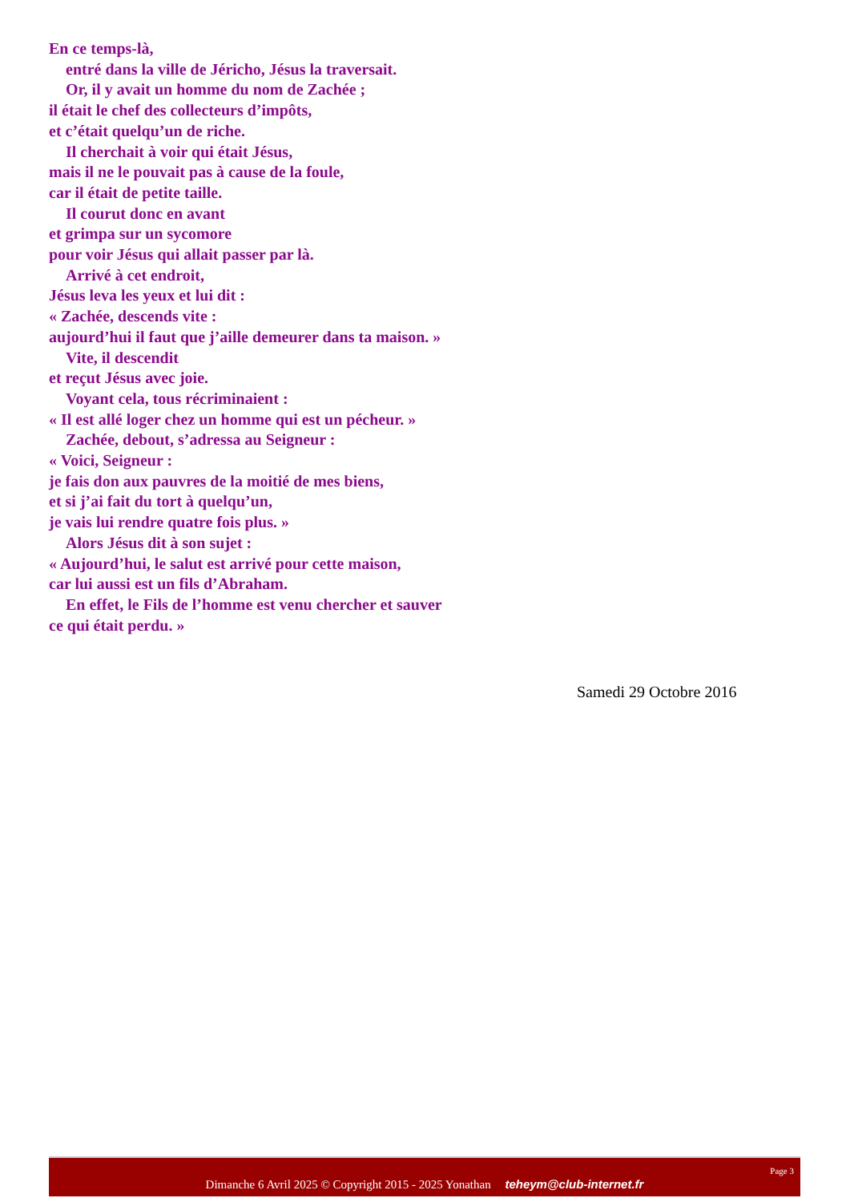En ce temps-là,
entré dans la ville de Jéricho, Jésus la traversait.
Or, il y avait un homme du nom de Zachée ;
il était le chef des collecteurs d’impôts,
et c’était quelqu’un de riche.
Il cherchait à voir qui était Jésus,
mais il ne le pouvait pas à cause de la foule,
car il était de petite taille.
Il courut donc en avant
et grimpa sur un sycomore
pour voir Jésus qui allait passer par là.
Arrivé à cet endroit,
Jésus leva les yeux et lui dit :
« Zachée, descends vite :
aujourd’hui il faut que j’aille demeurer dans ta maison. »
Vite, il descendit
et reçut Jésus avec joie.
Voyant cela, tous récriminaient :
« Il est allé loger chez un homme qui est un pécheur. »
Zachée, debout, s’adressa au Seigneur :
« Voici, Seigneur :
je fais don aux pauvres de la moitié de mes biens,
et si j’ai fait du tort à quelqu’un,
je vais lui rendre quatre fois plus. »
Alors Jésus dit à son sujet :
« Aujourd’hui, le salut est arrivé pour cette maison,
car lui aussi est un fils d’Abraham.
En effet, le Fils de l’homme est venu chercher et sauver
ce qui était perdu. »
Samedi 29 Octobre 2016
Page 3
Dimanche 6 Avril 2025 © Copyright 2015 - 2025 Yonathan teheym@club-internet.fr